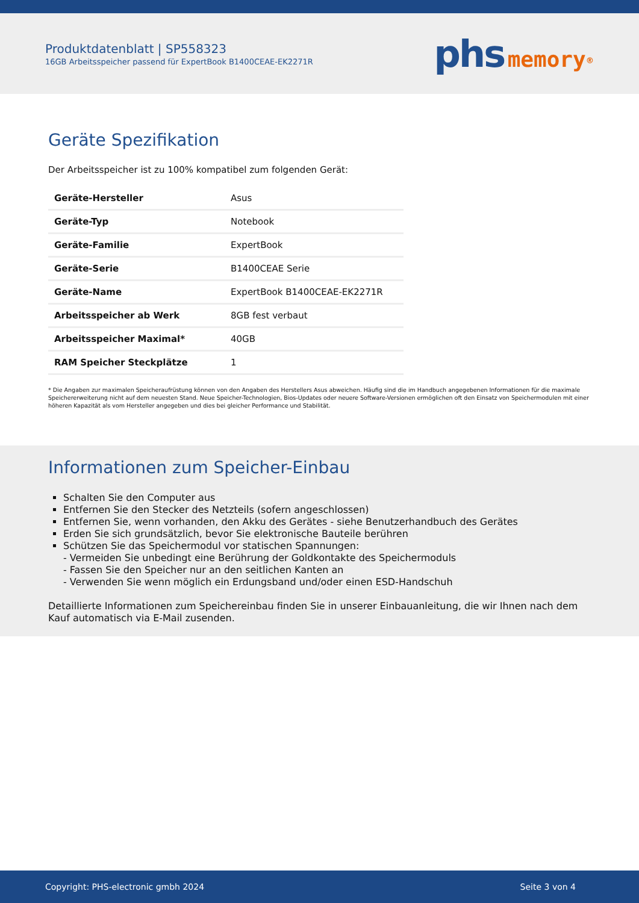Produktdatenblatt | SP558323
16GB Arbeitsspeicher passend für ExpertBook B1400CEAE-EK2271R
phs memory<sup>®</sup>
Geräte Spezifikation
Der Arbeitsspeicher ist zu 100% kompatibel zum folgenden Gerät:
| Geräte-Hersteller | Asus |
| Geräte-Typ | Notebook |
| Geräte-Familie | ExpertBook |
| Geräte-Serie | B1400CEAE Serie |
| Geräte-Name | ExpertBook B1400CEAE-EK2271R |
| Arbeitsspeicher ab Werk | 8GB fest verbaut |
| Arbeitsspeicher Maximal* | 40GB |
| RAM Speicher Steckplätze | 1 |
* Die Angaben zur maximalen Speicheraufrüstung können von den Angaben des Herstellers Asus abweichen. Häufig sind die im Handbuch angegebenen Informationen für die maximale Speichererweiterung nicht auf dem neuesten Stand. Neue Speicher-Technologien, Bios-Updates oder neuere Software-Versionen ermöglichen oft den Einsatz von Speichermodulen mit einer höheren Kapazität als vom Hersteller angegeben und dies bei gleicher Performance und Stabilität.
Informationen zum Speicher-Einbau
Schalten Sie den Computer aus
Entfernen Sie den Stecker des Netzteils (sofern angeschlossen)
Entfernen Sie, wenn vorhanden, den Akku des Gerätes - siehe Benutzerhandbuch des Gerätes
Erden Sie sich grundsätzlich, bevor Sie elektronische Bauteile berühren
Schützen Sie das Speichermodul vor statischen Spannungen:
- Vermeiden Sie unbedingt eine Berührung der Goldkontakte des Speichermoduls
- Fassen Sie den Speicher nur an den seitlichen Kanten an
- Verwenden Sie wenn möglich ein Erdungsband und/oder einen ESD-Handschuh
Detaillierte Informationen zum Speichereinbau finden Sie in unserer Einbauanleitung, die wir Ihnen nach dem Kauf automatisch via E-Mail zusenden.
Copyright: PHS-electronic gmbh 2024 Seite 3 von 4